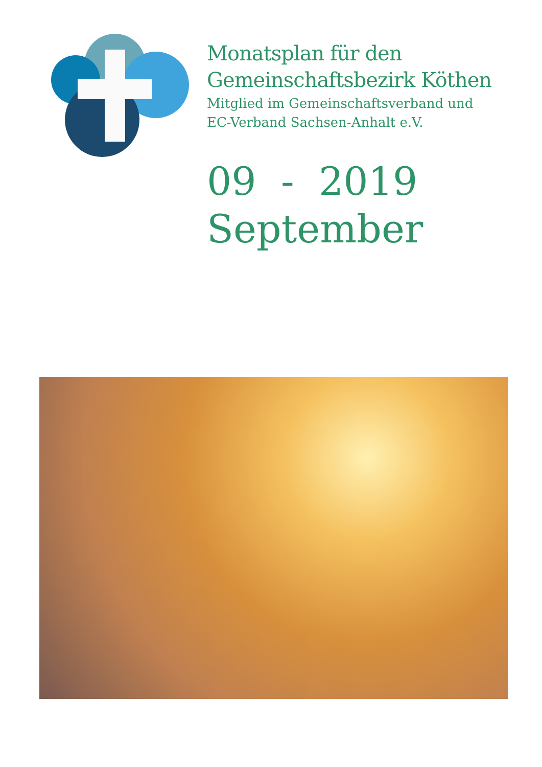Monatsplan für den
Gemeinschaftsbezirk Köthen
Mitglied im Gemeinschaftsverband und
EC-Verband Sachsen-Anhalt e.V.
09 - 2019
September